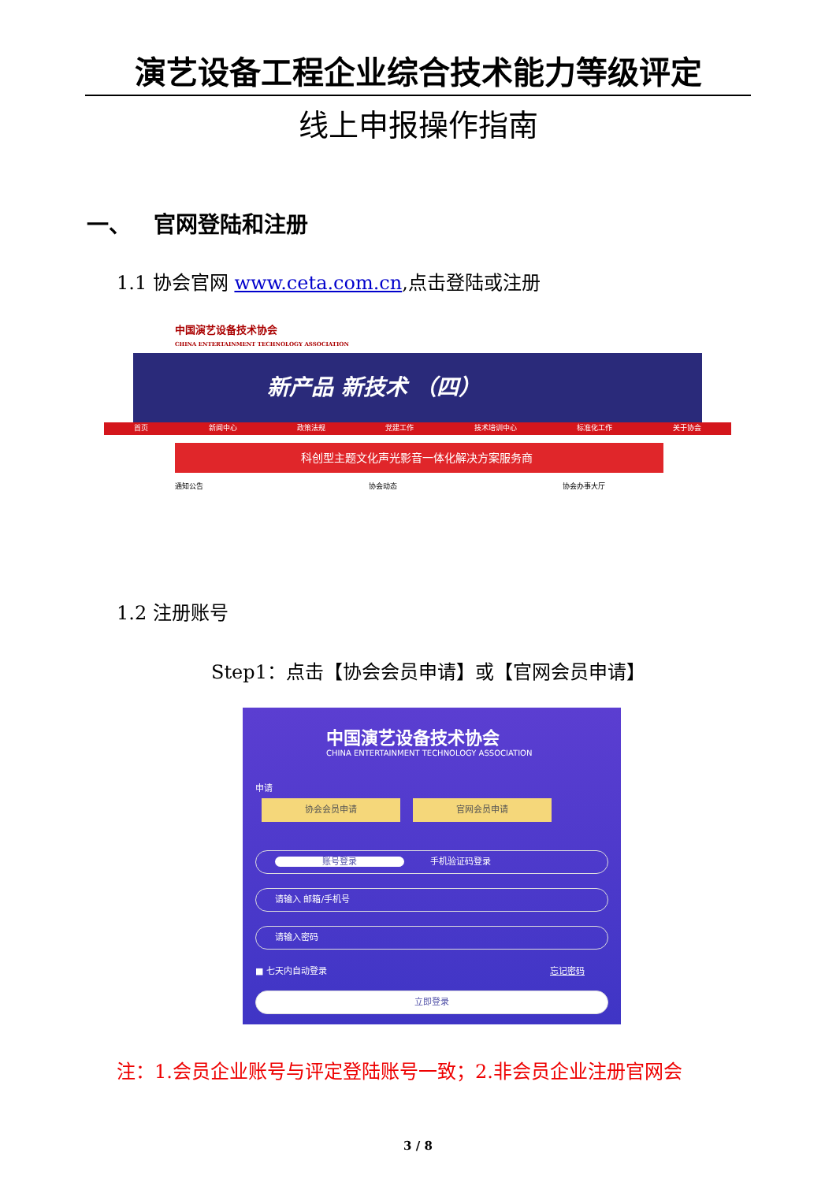演艺设备工程企业综合技术能力等级评定
线上申报操作指南
一、 官网登陆和注册
1.1 协会官网 www.ceta.com.cn,点击登陆或注册
中国演艺设备技术协会
CHINA ENTERTAINMENT TECHNOLOGY ASSOCIATION
新产品 新技术 （四）
首页 新闻中心 政策法规 党建工作 技术培训中心 标准化工作 关于协会
科创型主题文化声光影音一体化解决方案服务商
通知公告 协会动态 协会办事大厅
1.2 注册账号
Step1：点击【协会会员申请】或【官网会员申请】
中国演艺设备技术协会
CHINA ENTERTAINMENT TECHNOLOGY ASSOCIATION
申请
协会会员申请 官网会员申请
账号登录　　　手机验证码登录
请输入 邮箱/手机号
请输入密码
■ 七天内自动登录 忘记密码
立即登录
注：1.会员企业账号与评定登陆账号一致；2.非会员企业注册官网会
3 / 8